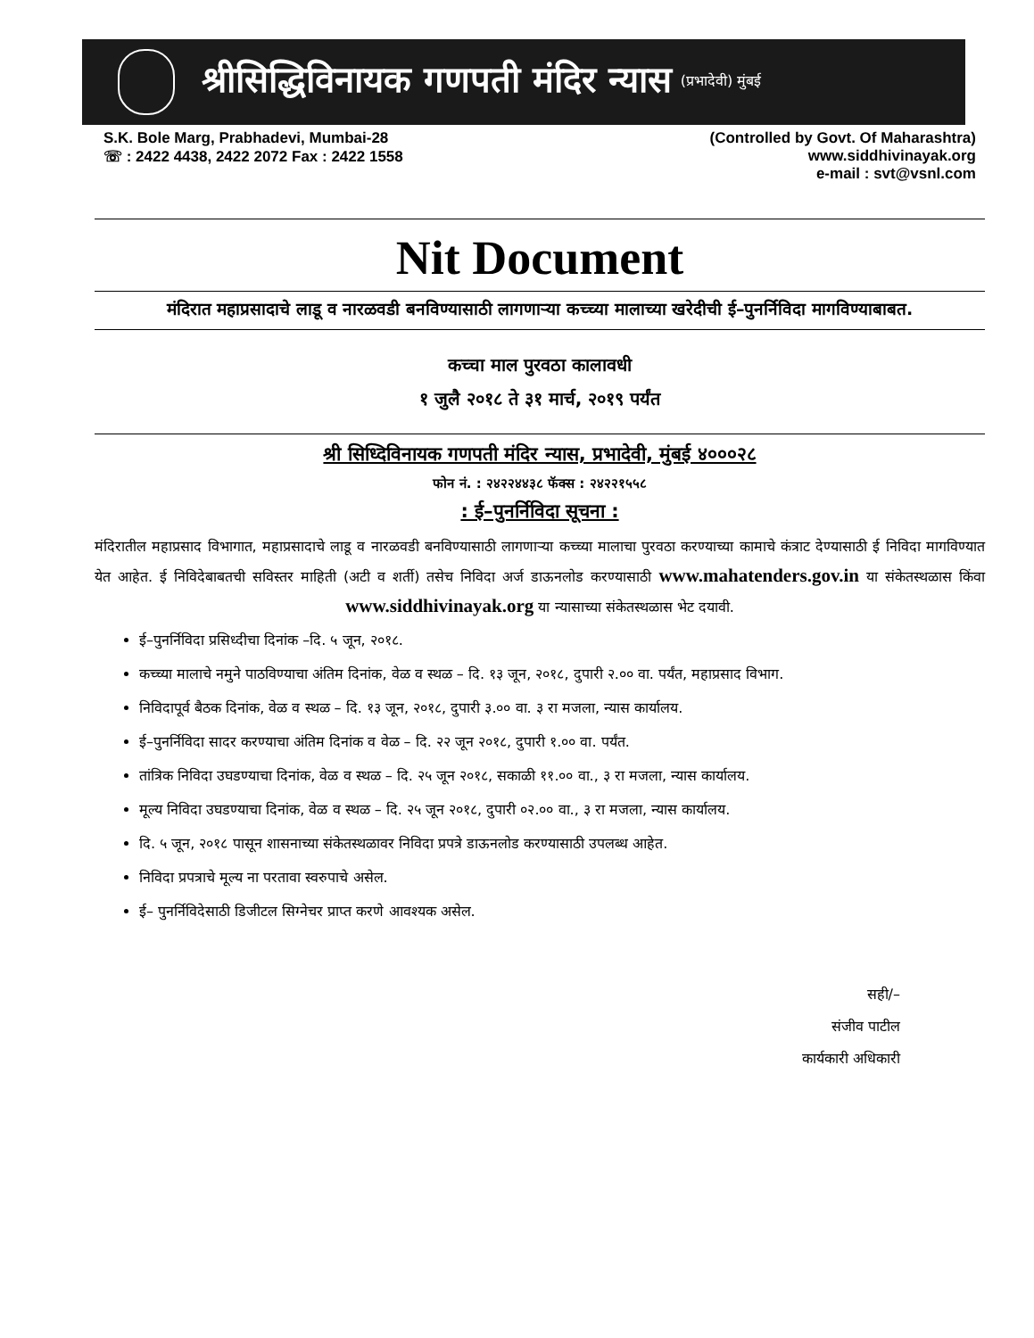श्रीसिद्धिविनायक गणपती मंदिर न्यास (प्रभादेवी) मुंबई
S.K. Bole Marg, Prabhadevi, Mumbai-28
☏ : 2422 4438, 2422 2072 Fax : 2422 1558
(Controlled by Govt. Of Maharashtra)
www.siddhivinayak.org
e-mail : svt@vsnl.com
Nit Document
मंदिरात महाप्रसादाचे लाडू व नारळवडी बनविण्यासाठी लागणाऱ्या कच्च्या मालाच्या खरेदीची ई–पुनर्निविदा मागविण्याबाबत.
कच्चा माल पुरवठा कालावधी
१ जुलै २०१८ ते ३१ मार्च, २०१९ पर्यंत
श्री सिध्दिविनायक गणपती मंदिर न्यास, प्रभादेवी, मुंबई ४०००२८
फोन नं. : २४२२४४३८ फॅक्स : २४२२१५५८
: ई–पुनर्निविदा सूचना :
मंदिरातील महाप्रसाद विभागात, महाप्रसादाचे लाडू व नारळवडी बनविण्यासाठी लागणाऱ्या कच्च्या मालाचा पुरवठा करण्याच्या कामाचे कंत्राट देण्यासाठी ई निविदा मागविण्यात येत आहेत. ई निविदेबाबतची सविस्तर माहिती (अटी व शर्ती) तसेच निविदा अर्ज डाऊनलोड करण्यासाठी www.mahatenders.gov.in या संकेतस्थळास किंवा www.siddhivinayak.org या न्यासाच्या संकेतस्थळास भेट दयावी.
ई–पुनर्निविदा प्रसिध्दीचा दिनांक –दि. ५ जून, २०१८.
कच्च्या मालाचे नमुने पाठविण्याचा अंतिम दिनांक, वेळ व स्थळ – दि. १३ जून, २०१८, दुपारी २.०० वा. पर्यंत, महाप्रसाद विभाग.
निविदापूर्व बैठक दिनांक, वेळ व स्थळ – दि. १३ जून, २०१८, दुपारी ३.०० वा. ३ रा मजला, न्यास कार्यालय.
ई–पुनर्निविदा सादर करण्याचा अंतिम दिनांक व वेळ – दि. २२ जून २०१८, दुपारी १.०० वा. पर्यंत.
तांत्रिक निविदा उघडण्याचा दिनांक, वेळ व स्थळ – दि. २५ जून २०१८, सकाळी ११.०० वा., ३ रा मजला, न्यास कार्यालय.
मूल्य निविदा उघडण्याचा दिनांक, वेळ व स्थळ – दि. २५ जून २०१८, दुपारी ०२.०० वा., ३ रा मजला, न्यास कार्यालय.
दि. ५ जून, २०१८ पासून शासनाच्या संकेतस्थळावर निविदा प्रपत्रे डाऊनलोड करण्यासाठी उपलब्ध आहेत.
निविदा प्रपत्राचे मूल्य ना परतावा स्वरुपाचे असेल.
ई– पुनर्निविदेसाठी डिजीटल सिग्नेचर प्राप्त करणे आवश्यक असेल.
सही/–
संजीव पाटील
कार्यकारी अधिकारी